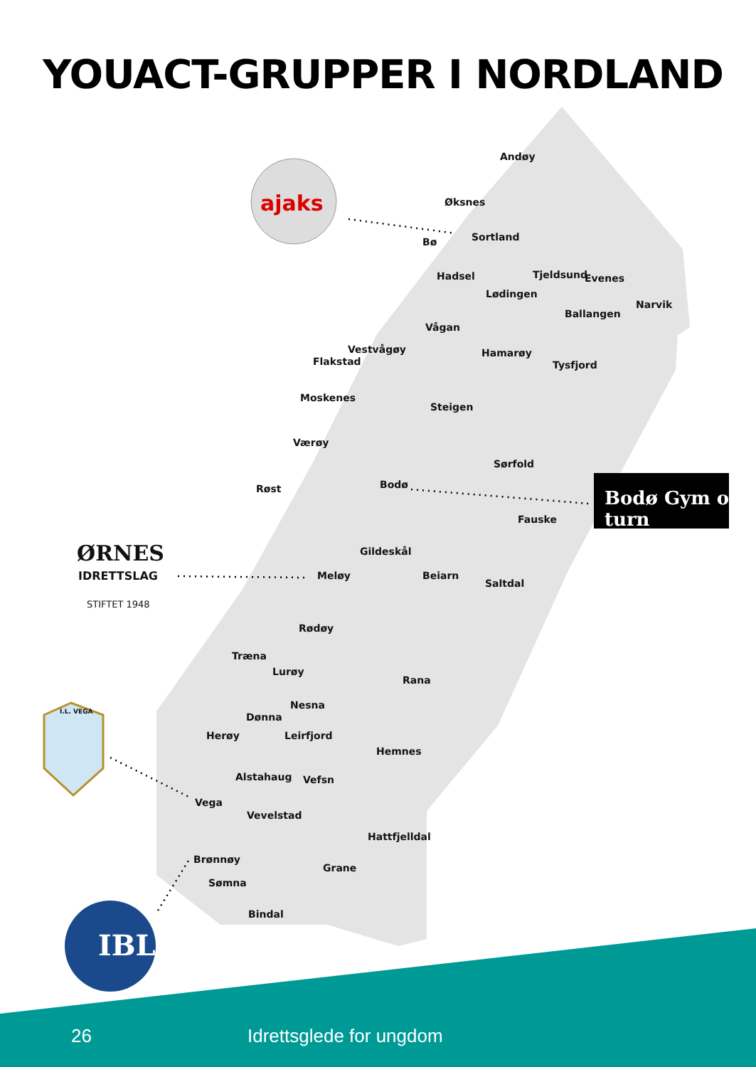YOUACT-GRUPPER I NORDLAND
ajaks
Bodø Gym og turn
ØRNES
IDRETTSLAG
STIFTET 1948
I.L. VEGA
IBL
Andøy
Øksnes
Bø Sortland
Hadsel Tjeldsund Evenes
Lødingen
Narvik
Ballangen
Vågan
Vestvågøy
Flakstad
Hamarøy
Tysfjord
Moskenes
Steigen
Værøy
Sørfold
Røst Bodø
Fauske
Gildeskål
Meløy Beiarn
Saltdal
Rødøy
Træna
Lurøy
Rana
Nesna
Dønna
Herøy Leirfjord
Hemnes
Alstahaug Vefsn
Vega
Vevelstad
Hattfjelldal
Brønnøy
Grane
Sømna
Bindal
26 Idrettsglede for ungdom